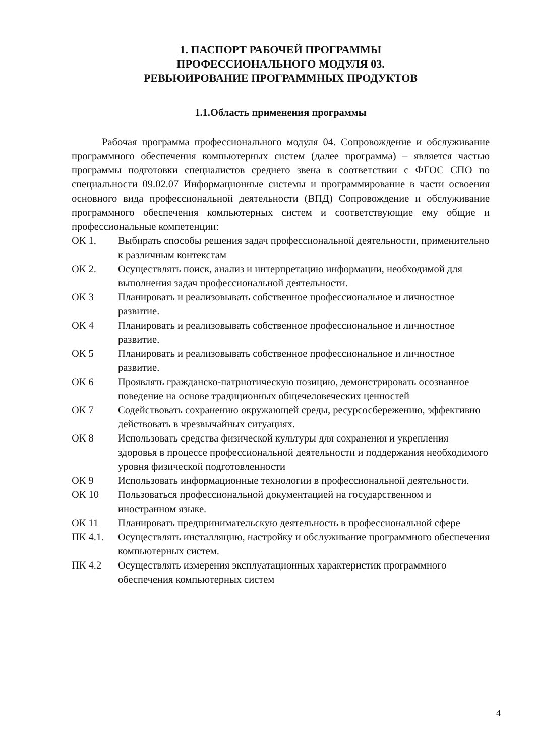1. ПАСПОРТ РАБОЧЕЙ ПРОГРАММЫ
ПРОФЕССИОНАЛЬНОГО МОДУЛЯ 03.
РЕВЬЮИРОВАНИЕ ПРОГРАММНЫХ ПРОДУКТОВ
1.1.Область применения программы
Рабочая программа профессионального модуля 04. Сопровождение и обслуживание программного обеспечения компьютерных систем (далее программа) – является частью программы подготовки специалистов среднего звена в соответствии с ФГОС СПО по специальности 09.02.07 Информационные системы и программирование в части освоения основного вида профессиональной деятельности (ВПД) Сопровождение и обслуживание программного обеспечения компьютерных систем и соответствующие ему общие и профессиональные компетенции:
ОК 1. Выбирать способы решения задач профессиональной деятельности, применительно к различным контекстам
ОК 2. Осуществлять поиск, анализ и интерпретацию информации, необходимой для выполнения задач профессиональной деятельности.
ОК 3 Планировать и реализовывать собственное профессиональное и личностное развитие.
ОК 4 Планировать и реализовывать собственное профессиональное и личностное развитие.
ОК 5 Планировать и реализовывать собственное профессиональное и личностное развитие.
ОК 6 Проявлять гражданско-патриотическую позицию, демонстрировать осознанное поведение на основе традиционных общечеловеческих ценностей
ОК 7 Содействовать сохранению окружающей среды, ресурсосбережению, эффективно действовать в чрезвычайных ситуациях.
ОК 8 Использовать средства физической культуры для сохранения и укрепления здоровья в процессе профессиональной деятельности и поддержания необходимого уровня физической подготовленности
ОК 9 Использовать информационные технологии в профессиональной деятельности.
ОК 10 Пользоваться профессиональной документацией на государственном и иностранном языке.
ОК 11 Планировать предпринимательскую деятельность в профессиональной сфере
ПК 4.1. Осуществлять инсталляцию, настройку и обслуживание программного обеспечения компьютерных систем.
ПК 4.2 Осуществлять измерения эксплуатационных характеристик программного обеспечения компьютерных систем
4